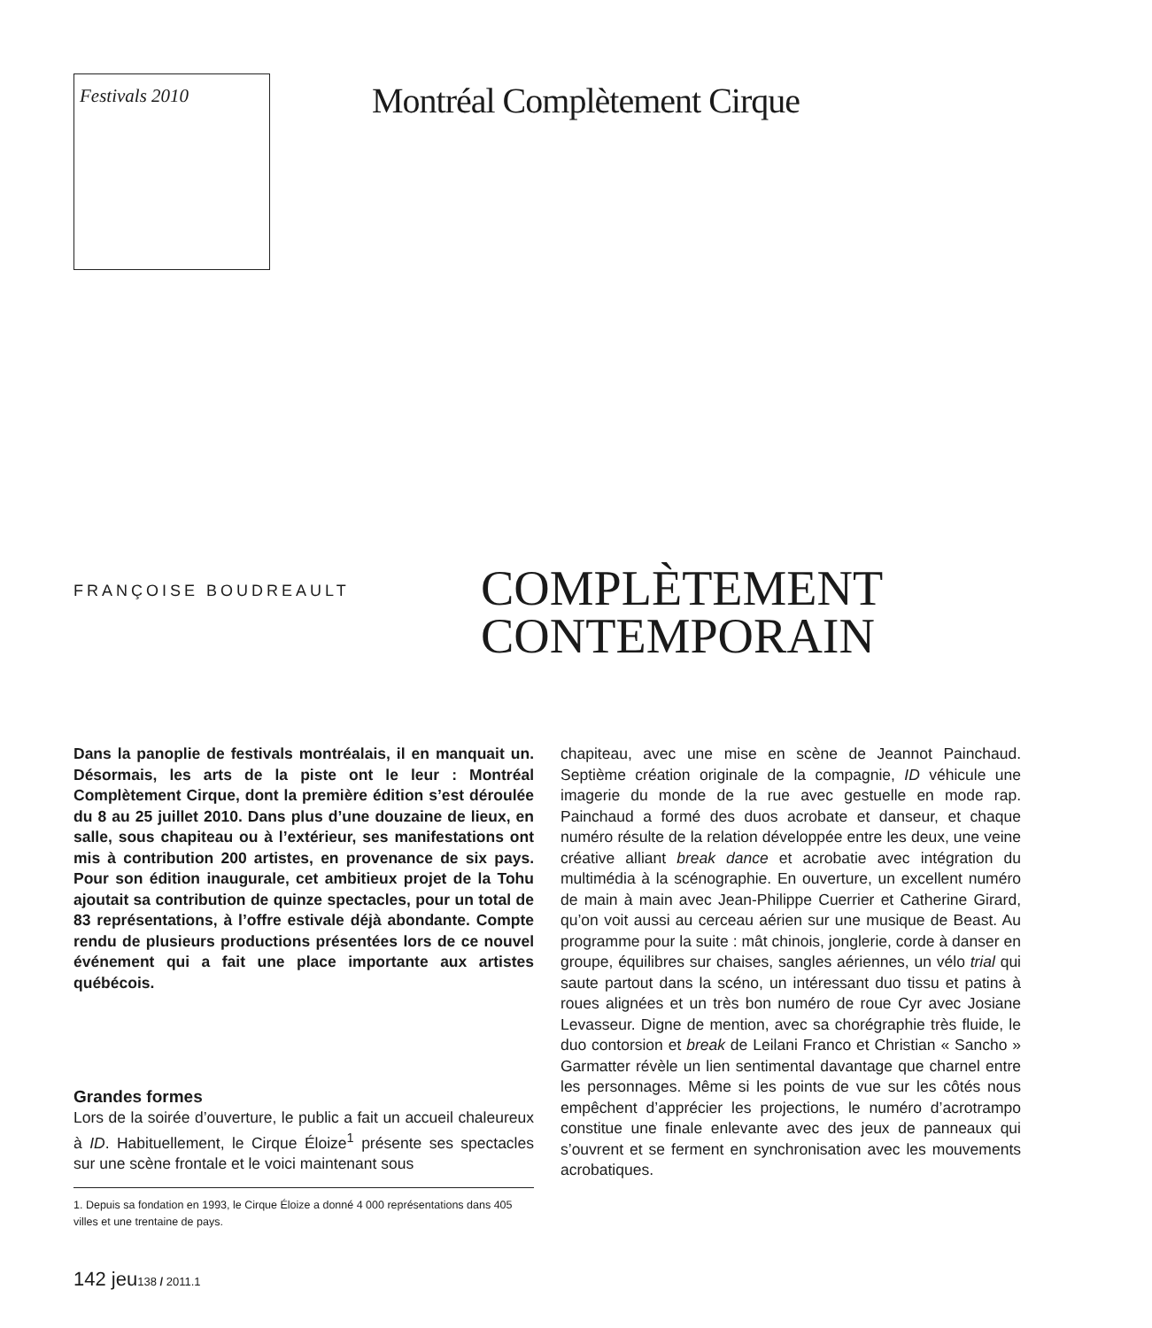Festivals 2010
Montréal Complètement Cirque
FRANÇOISE BOUDREAULT
COMPLÈTEMENT
CONTEMPORAIN
Dans la panoplie de festivals montréalais, il en manquait un. Désormais, les arts de la piste ont le leur : Montréal Complètement Cirque, dont la première édition s’est déroulée du 8 au 25 juillet 2010. Dans plus d’une douzaine de lieux, en salle, sous chapiteau ou à l’extérieur, ses manifestations ont mis à contribution 200 artistes, en provenance de six pays. Pour son édition inaugurale, cet ambitieux projet de la Tohu ajoutait sa contribution de quinze spectacles, pour un total de 83 représentations, à l’offre estivale déjà abondante. Compte rendu de plusieurs productions présentées lors de ce nouvel événement qui a fait une place importante aux artistes québécois.
Grandes formes
Lors de la soirée d’ouverture, le public a fait un accueil chaleureux à ID. Habituellement, le Cirque Éloize<sup>1</sup> présente ses spectacles sur une scène frontale et le voici maintenant sous
1. Depuis sa fondation en 1993, le Cirque Éloize a donné 4 000 représentations dans 405 villes et une trentaine de pays.
chapiteau, avec une mise en scène de Jeannot Painchaud. Septième création originale de la compagnie, ID véhicule une imagerie du monde de la rue avec gestuelle en mode rap. Painchaud a formé des duos acrobate et danseur, et chaque numéro résulte de la relation développée entre les deux, une veine créative alliant break dance et acrobatie avec intégration du multimédia à la scénographie. En ouverture, un excellent numéro de main à main avec Jean-Philippe Cuerrier et Catherine Girard, qu’on voit aussi au cerceau aérien sur une musique de Beast. Au programme pour la suite : mât chinois, jonglerie, corde à danser en groupe, équilibres sur chaises, sangles aériennes, un vélo trial qui saute partout dans la scéno, un intéressant duo tissu et patins à roues alignées et un très bon numéro de roue Cyr avec Josiane Levasseur. Digne de mention, avec sa chorégraphie très fluide, le duo contorsion et break de Leilani Franco et Christian « Sancho » Garmatter révèle un lien sentimental davantage que charnel entre les personnages. Même si les points de vue sur les côtés nous empêchent d’apprécier les projections, le numéro d’acrotrampo constitue une finale enlevante avec des jeux de panneaux qui s’ouvrent et se ferment en synchronisation avec les mouvements acrobatiques.
142 jeu138 / 2011.1